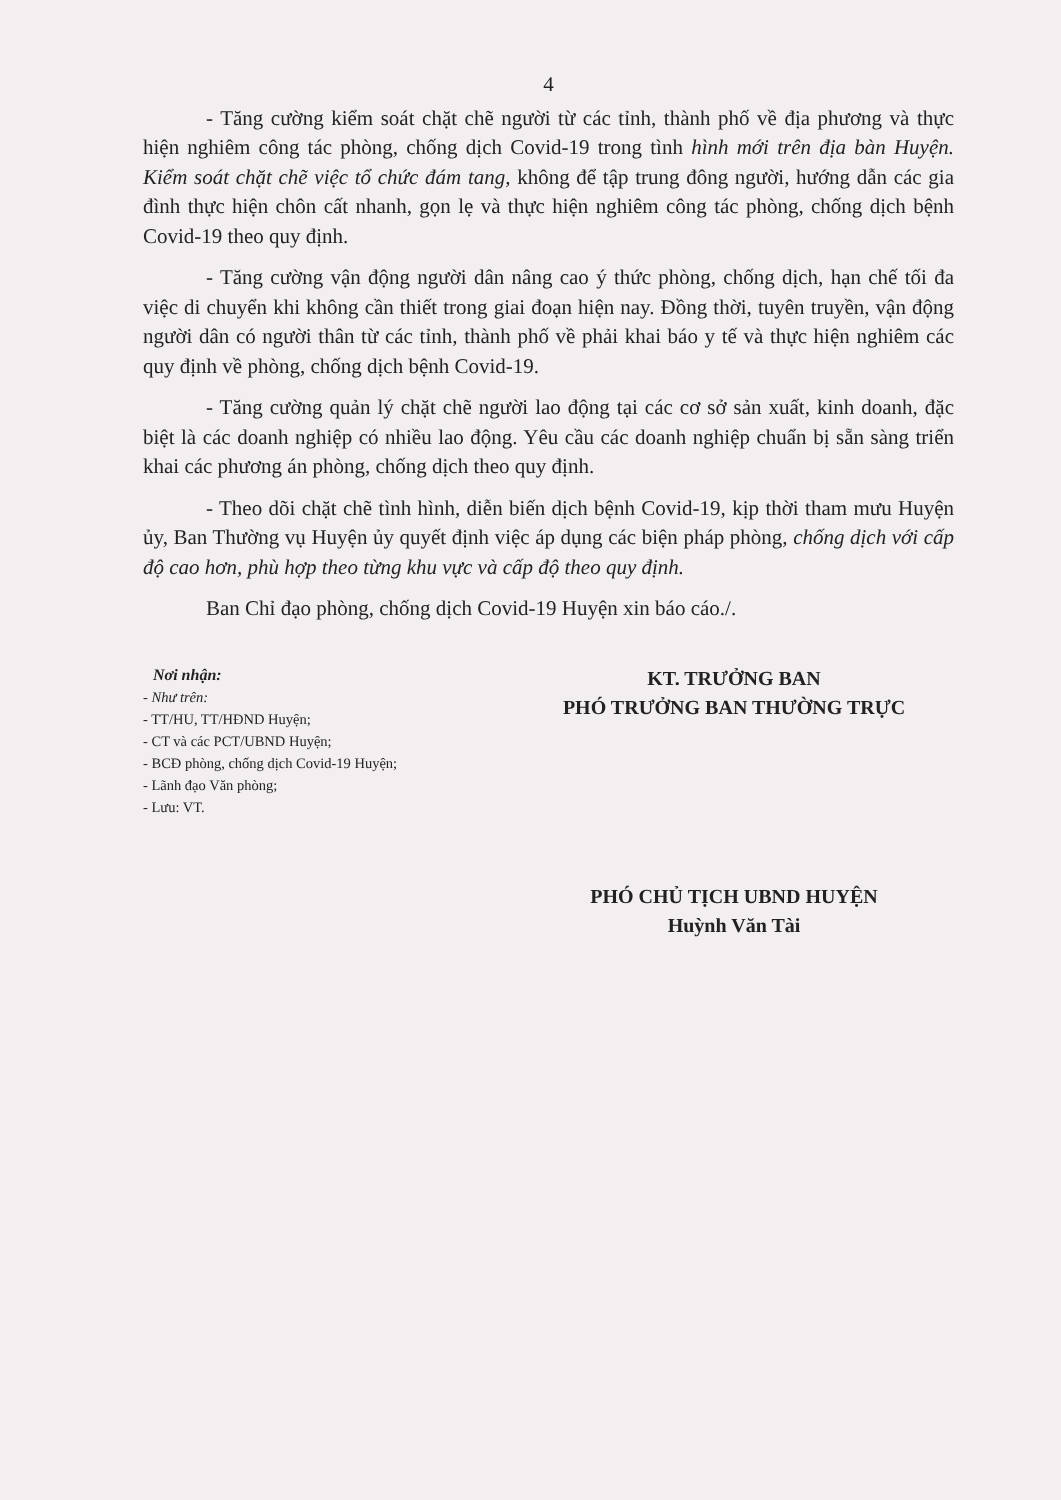4
- Tăng cường kiểm soát chặt chẽ người từ các tỉnh, thành phố về địa phương và thực hiện nghiêm công tác phòng, chống dịch Covid-19 trong tình hình mới trên địa bàn Huyện. Kiểm soát chặt chẽ việc tổ chức đám tang, không để tập trung đông người, hướng dẫn các gia đình thực hiện chôn cất nhanh, gọn lẹ và thực hiện nghiêm công tác phòng, chống dịch bệnh Covid-19 theo quy định.
- Tăng cường vận động người dân nâng cao ý thức phòng, chống dịch, hạn chế tối đa việc di chuyển khi không cần thiết trong giai đoạn hiện nay. Đồng thời, tuyên truyền, vận động người dân có người thân từ các tỉnh, thành phố về phải khai báo y tế và thực hiện nghiêm các quy định về phòng, chống dịch bệnh Covid-19.
- Tăng cường quản lý chặt chẽ người lao động tại các cơ sở sản xuất, kinh doanh, đặc biệt là các doanh nghiệp có nhiều lao động. Yêu cầu các doanh nghiệp chuẩn bị sẵn sàng triển khai các phương án phòng, chống dịch theo quy định.
- Theo dõi chặt chẽ tình hình, diễn biến dịch bệnh Covid-19, kịp thời tham mưu Huyện ủy, Ban Thường vụ Huyện ủy quyết định việc áp dụng các biện pháp phòng, chống dịch với cấp độ cao hơn, phù hợp theo từng khu vực và cấp độ theo quy định.
Ban Chỉ đạo phòng, chống dịch Covid-19 Huyện xin báo cáo./.
Nơi nhận:
- Như trên:
- TT/HU, TT/HĐND Huyện;
- CT và các PCT/UBND Huyện;
- BCĐ phòng, chống dịch Covid-19 Huyện;
- Lãnh đạo Văn phòng;
- Lưu: VT.
KT. TRƯỞNG BAN
PHÓ TRƯỞNG BAN THƯỜNG TRỰC
PHÓ CHỦ TỊCH UBND HUYỆN
Huỳnh Văn Tài